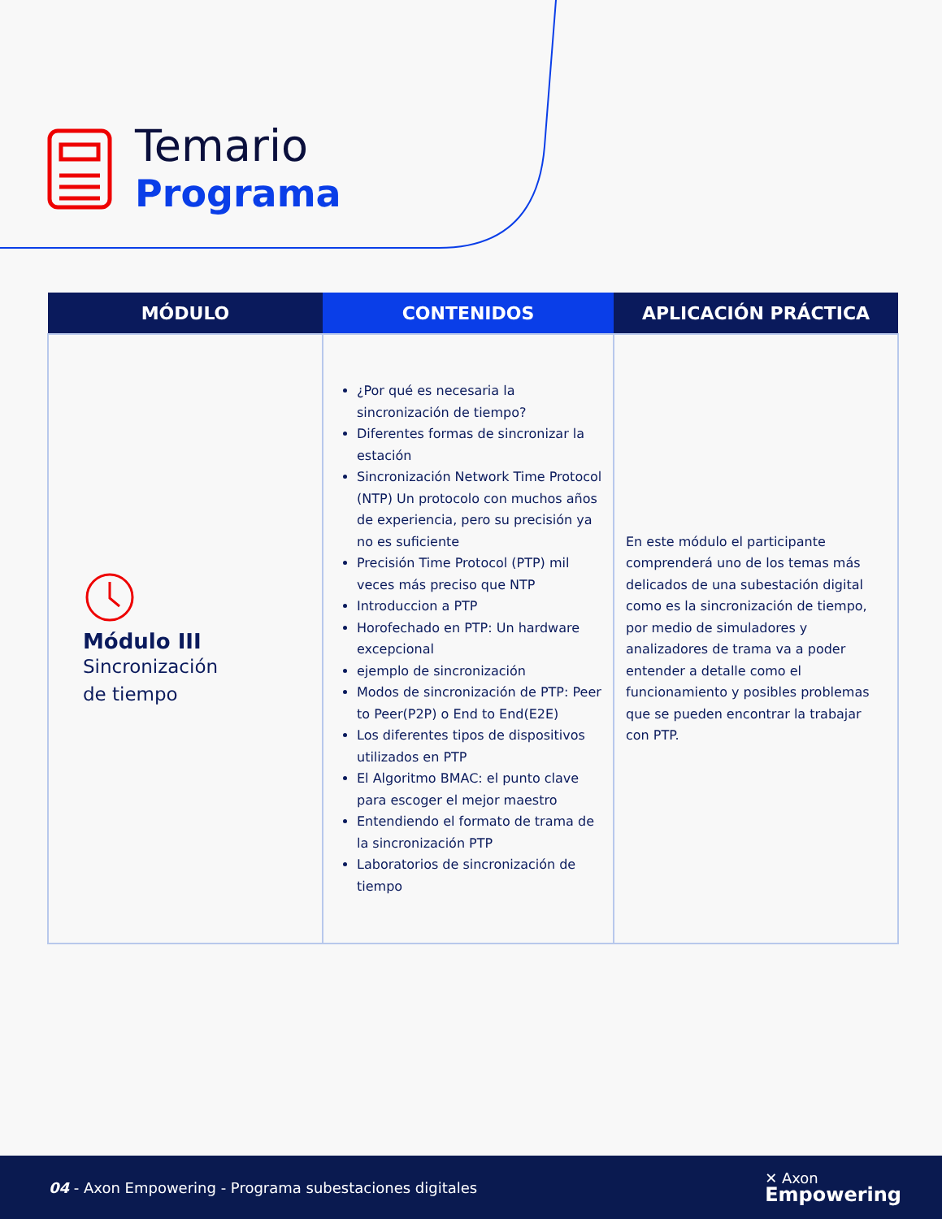Temario
Programa
| MÓDULO | CONTENIDOS | APLICACIÓN PRÁCTICA |
| --- | --- | --- |
| Módulo III Sincronización de tiempo | ¿Por qué es necesaria la sincronización de tiempo? Diferentes formas de sincronizar la estación Sincronización Network Time Protocol (NTP) Un protocolo con muchos años de experiencia, pero su precisión ya no es suficiente Precisión Time Protocol (PTP) mil veces más preciso que NTP Introduccion a PTP Horofechado en PTP: Un hardware excepcional ejemplo de sincronización Modos de sincronización de PTP: Peer to Peer(P2P) o End to End(E2E) Los diferentes tipos de dispositivos utilizados en PTP El Algoritmo BMAC: el punto clave para escoger el mejor maestro Entendiendo el formato de trama de la sincronización PTP Laboratorios de sincronización de tiempo | En este módulo el participante comprenderá uno de los temas más delicados de una subestación digital como es la sincronización de tiempo, por medio de simuladores y analizadores de trama va a poder entender a detalle como el funcionamiento y posibles problemas que se pueden encontrar la trabajar con PTP. |
04 - Axon Empowering - Programa subestaciones digitales ✕ Axon
Empowering